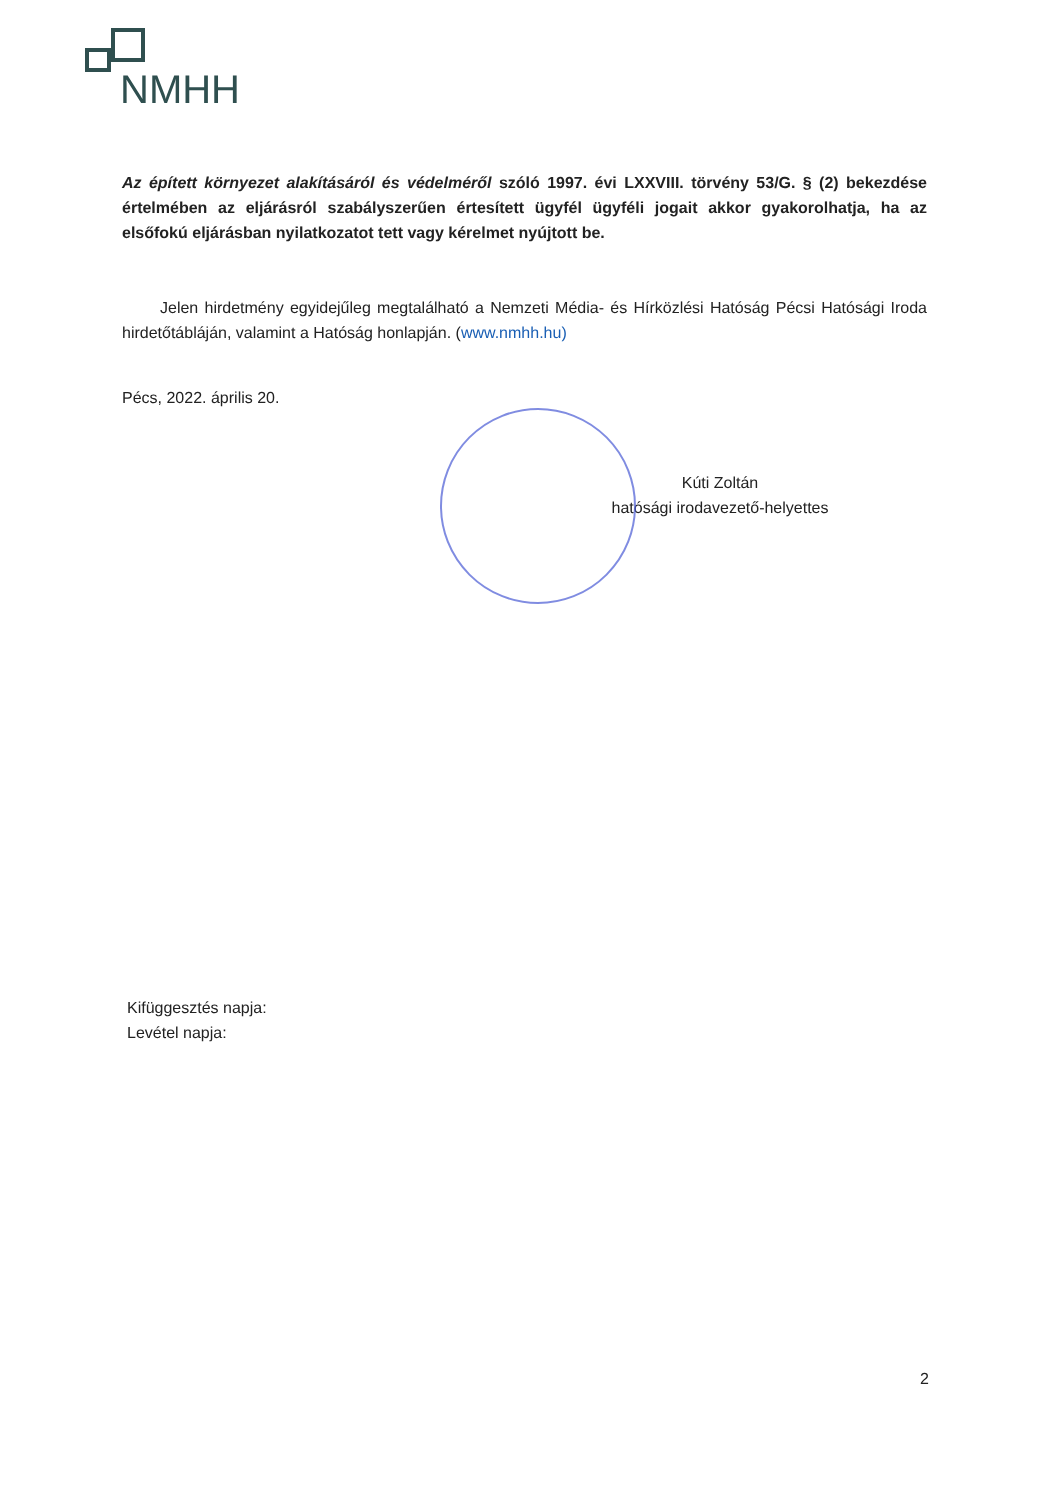NMHH
Az épített környezet alakításáról és védelméről szóló 1997. évi LXXVIII. törvény 53/G. § (2) bekezdése értelmében az eljárásról szabályszerűen értesített ügyfél ügyféli jogait akkor gyakorolhatja, ha az elsőfokú eljárásban nyilatkozatot tett vagy kérelmet nyújtott be.
Jelen hirdetmény egyidejűleg megtalálható a Nemzeti Média- és Hírközlési Hatóság Pécsi Hatósági Iroda hirdetőtábláján, valamint a Hatóság honlapján. (www.nmhh.hu)
Pécs, 2022. április 20.
Kúti Zoltán
hatósági irodavezető-helyettes
Kifüggesztés napja:
Levétel napja:
2